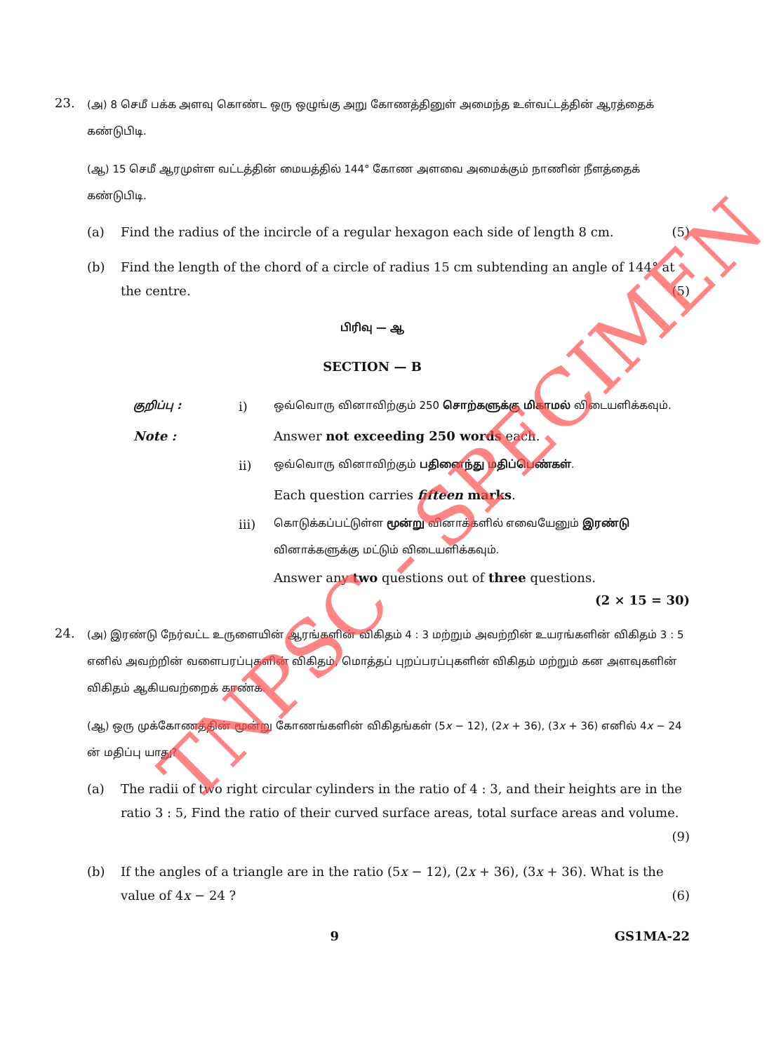23.
(அ) 8 செமீ பக்க அளவு கொண்ட ஒரு ஒழுங்கு அறு கோணத்தினுள் அமைந்த உள்வட்டத்தின் ஆரத்தைக் கண்டுபிடி.
(ஆ) 15 செமீ ஆரமுள்ள வட்டத்தின் மையத்தில் 144° கோண அளவை அமைக்கும் நாணின் நீளத்தைக் கண்டுபிடி.
(a) Find the radius of the incircle of a regular hexagon each side of length 8 cm. (5)
(b) Find the length of the chord of a circle of radius 15 cm subtending an angle of 144° at the centre. (5)
பிரிவு — ஆ
SECTION — B
குறிப்பு :
i)
ஒவ்வொரு வினாவிற்கும் 250 சொற்களுக்கு மிகாமல் விடையளிக்கவும்.
Note : Answer not exceeding 250 words each.
ii)
ஒவ்வொரு வினாவிற்கும் பதினைந்து மதிப்பெண்கள்.
Each question carries fifteen marks.
iii)
கொடுக்கப்பட்டுள்ள மூன்று வினாக்களில் எவையேனும் இரண்டு வினாக்களுக்கு மட்டும் விடையளிக்கவும்.
Answer any two questions out of three questions.
(2 × 15 = 30)
24.
(அ) இரண்டு நேர்வட்ட உருளையின் ஆரங்களின் விகிதம் 4 : 3 மற்றும் அவற்றின் உயரங்களின் விகிதம் 3 : 5 எனில் அவற்றின் வளைபரப்புகளின் விகிதம், மொத்தப் புறப்பரப்புகளின் விகிதம் மற்றும் கன அளவுகளின் விகிதம் ஆகியவற்றைக் காண்க.
(ஆ) ஒரு முக்கோணத்தின் மூன்று கோணங்களின் விகிதங்கள் (5x − 12), (2x + 36), (3x + 36) எனில் 4x − 24 ன் மதிப்பு யாது?
(a) The radii of two right circular cylinders in the ratio of 4 : 3, and their heights are in the ratio 3 : 5, Find the ratio of their curved surface areas, total surface areas and volume.
(9)
(b) If the angles of a triangle are in the ratio (5x − 12), (2x + 36), (3x + 36). What is the value of 4x − 24 ? (6)
9 GS1MA-22
TNPSC - SPECIMEN